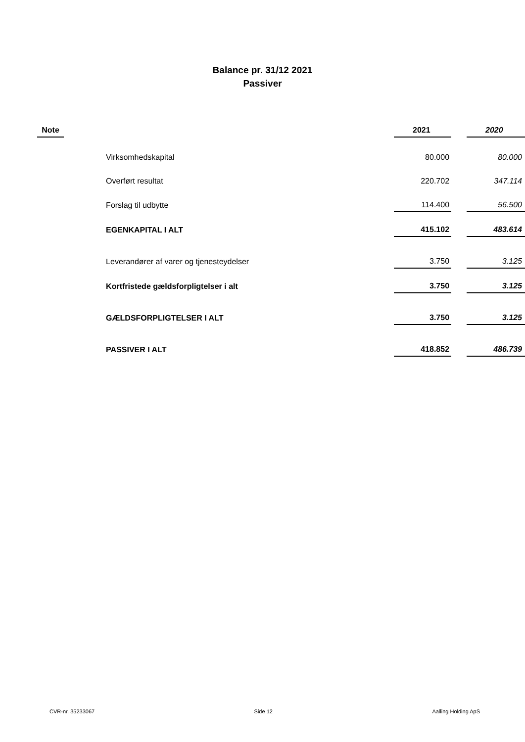Balance pr. 31/12 2021
Passiver
| Note | | 2021 | | 2020 |
| --- | --- | --- | --- | --- |
| | Virksomhedskapital | 80.000 | | 80.000 |
| | Overført resultat | 220.702 | | 347.114 |
| | Forslag til udbytte | 114.400 | | 56.500 |
| | EGENKAPITAL I ALT | 415.102 | | 483.614 |
| | Leverandører af varer og tjenesteydelser | 3.750 | | 3.125 |
| | Kortfristede gældsforpligtelser i alt | 3.750 | | 3.125 |
| | GÆLDSFORPLIGTELSER I ALT | 3.750 | | 3.125 |
| | PASSIVER I ALT | 418.852 | | 486.739 |
CVR-nr. 35233067 Side 12 Aalling Holding ApS